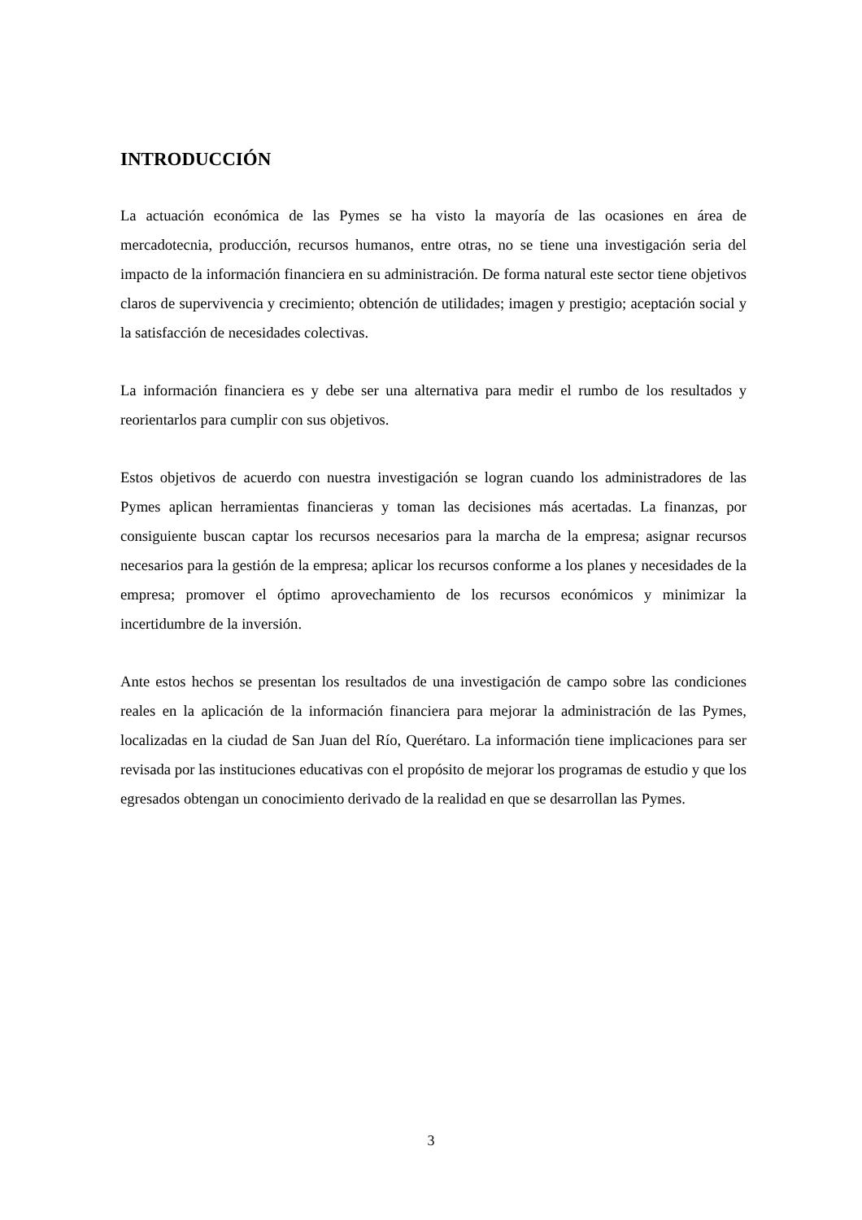INTRODUCCIÓN
La actuación económica de las Pymes se ha visto la mayoría de las ocasiones en área de mercadotecnia, producción, recursos humanos, entre otras, no se tiene una investigación seria del impacto de la información financiera en su administración. De forma natural este sector tiene objetivos claros de supervivencia y crecimiento; obtención de utilidades; imagen y prestigio; aceptación social y la satisfacción de necesidades colectivas.
La información financiera es y debe ser una alternativa para medir el rumbo de los resultados y reorientarlos para cumplir con sus objetivos.
Estos objetivos de acuerdo con nuestra investigación se logran cuando los administradores de las Pymes aplican herramientas financieras y toman las decisiones más acertadas. La finanzas, por consiguiente buscan captar los recursos necesarios para la marcha de la empresa; asignar recursos necesarios para la gestión de la empresa; aplicar los recursos conforme a los planes y necesidades de la empresa; promover el óptimo aprovechamiento de los recursos económicos y minimizar la incertidumbre de la inversión.
Ante estos hechos se presentan los resultados de una investigación de campo sobre las condiciones reales en la aplicación de la información financiera para mejorar la administración de las Pymes, localizadas en la ciudad de San Juan del Río, Querétaro. La información tiene implicaciones para ser revisada por las instituciones educativas con el propósito de mejorar los programas de estudio y que los egresados obtengan un conocimiento derivado de la realidad en que se desarrollan las Pymes.
3